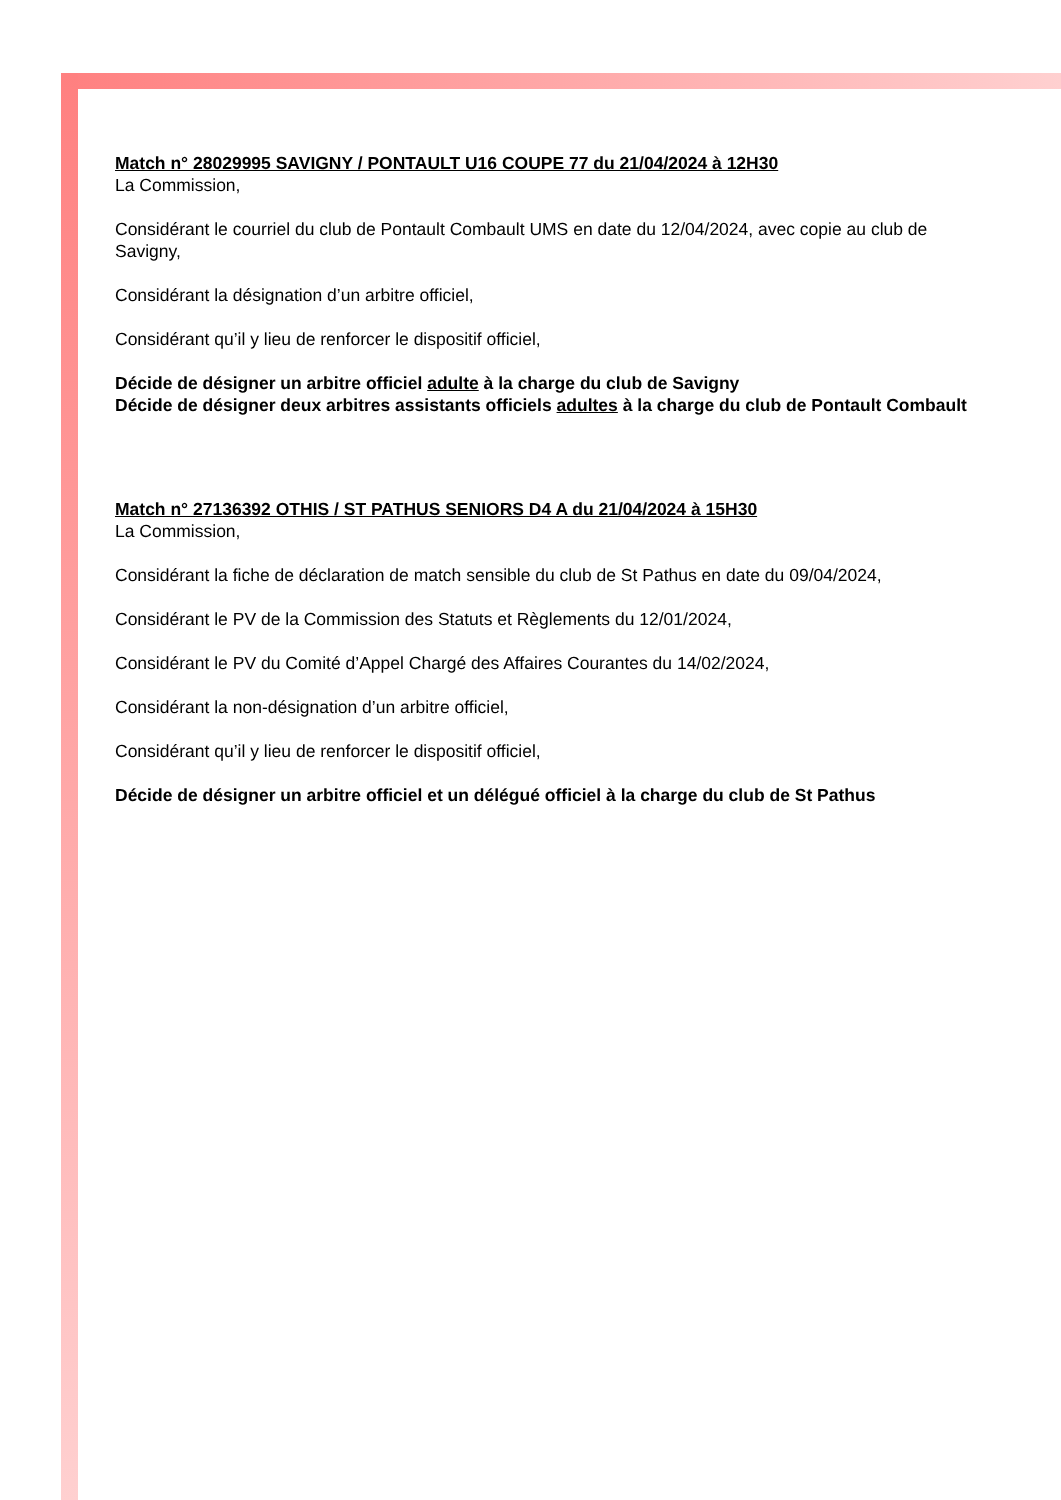Match n° 28029995 SAVIGNY / PONTAULT U16 COUPE 77 du 21/04/2024 à 12H30
La Commission,
Considérant le courriel du club de Pontault Combault UMS en date du 12/04/2024, avec copie au club de Savigny,
Considérant la désignation d’un arbitre officiel,
Considérant qu’il y lieu de renforcer le dispositif officiel,
Décide de désigner un arbitre officiel adulte à la charge du club de Savigny
Décide de désigner deux arbitres assistants officiels adultes à la charge du club de Pontault Combault
Match n° 27136392 OTHIS / ST PATHUS SENIORS D4 A du 21/04/2024 à 15H30
La Commission,
Considérant la fiche de déclaration de match sensible du club de St Pathus en date du 09/04/2024,
Considérant le PV de la Commission des Statuts et Règlements du 12/01/2024,
Considérant le PV du Comité d’Appel Chargé des Affaires Courantes du 14/02/2024,
Considérant la non-désignation d’un arbitre officiel,
Considérant qu’il y lieu de renforcer le dispositif officiel,
Décide de désigner un arbitre officiel et un délégué officiel à la charge du club de St Pathus